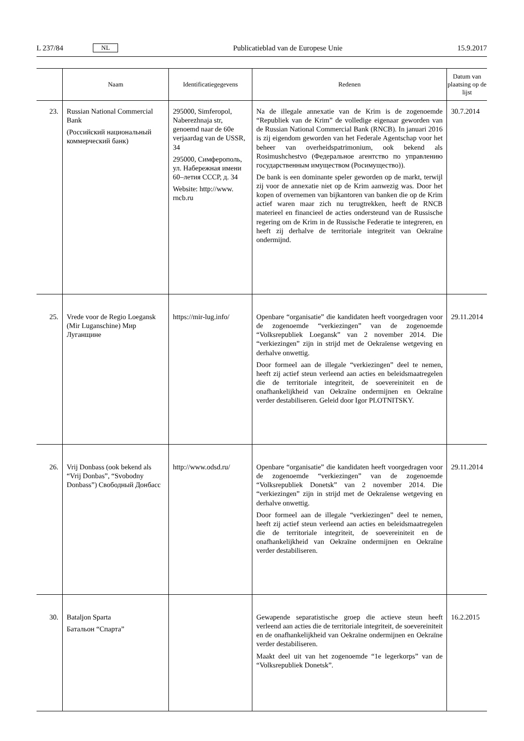L 237/84 NL Publicatieblad van de Europese Unie 15.9.2017
| | Naam | Identificatiegegevens | Redenen | Datum van plaatsing op de lijst |
| --- | --- | --- | --- | --- |
| 23. | Russian National Commercial Bank (Российский национальный коммерческий банк) | 295000, Simferopol, Naberezhnaja str, genoemd naar de 60e verjaardag van de USSR, 34 295000, Симферополь, ул. Набережная имени 60–летия СССР, д. 34 Website: http://www. rncb.ru | Na de illegale annexatie van de Krim is de zogenoemde “Republiek van de Krim” de volledige eigenaar geworden van de Russian National Commercial Bank (RNCB). In januari 2016 is zij eigendom geworden van het Federale Agentschap voor het beheer van overheidspatrimonium, ook bekend als Rosimushchestvo (Федеральное агентство по управлению государственным имуществом (Росимущество)). De bank is een dominante speler geworden op de markt, terwijl zij voor de annexatie niet op de Krim aanwezig was. Door het kopen of overnemen van bijkantoren van banken die op de Krim actief waren maar zich nu terugtrekken, heeft de RNCB materieel en financieel de acties ondersteund van de Russische regering om de Krim in de Russische Federatie te integreren, en heeft zij derhalve de territoriale integriteit van Oekraïne ondermijnd. | 30.7.2014 |
| 25. | Vrede voor de Regio Loegansk (Mir Luganschine) Мир Луганщине | https://mir-lug.info/ | Openbare “organisatie” die kandidaten heeft voorgedragen voor de zogenoemde “verkiezingen” van de zogenoemde “Volksrepubliek Loegansk” van 2 november 2014. Die “verkiezingen” zijn in strijd met de Oekraïense wetgeving en derhalve onwettig. Door formeel aan de illegale “verkiezingen” deel te nemen, heeft zij actief steun verleend aan acties en beleidsmaatregelen die de territoriale integriteit, de soevereiniteit en de onafhankelijkheid van Oekraïne ondermijnen en Oekraïne verder destabiliseren. Geleid door Igor PLOTNITSKY. | 29.11.2014 |
| 26. | Vrij Donbass (ook bekend als “Vrij Donbas”, “Svobodny Donbass”) Свободный Донбасс | http://www.odsd.ru/ | Openbare “organisatie” die kandidaten heeft voorgedragen voor de zogenoemde “verkiezingen” van de zogenoemde “Volksrepubliek Donetsk” van 2 november 2014. Die “verkiezingen” zijn in strijd met de Oekraïense wetgeving en derhalve onwettig. Door formeel aan de illegale “verkiezingen” deel te nemen, heeft zij actief steun verleend aan acties en beleidsmaatregelen die de territoriale integriteit, de soevereiniteit en de onafhankelijkheid van Oekraïne ondermijnen en Oekraïne verder destabiliseren. | 29.11.2014 |
| 30. | Bataljon Sparta Батальон “Спарта” | | Gewapende separatistische groep die actieve steun heeft verleend aan acties die de territoriale integriteit, de soevereiniteit en de onafhankelijkheid van Oekraïne ondermijnen en Oekraïne verder destabiliseren. Maakt deel uit van het zogenoemde “1e legerkorps” van de “Volksrepubliek Donetsk”. | 16.2.2015 |